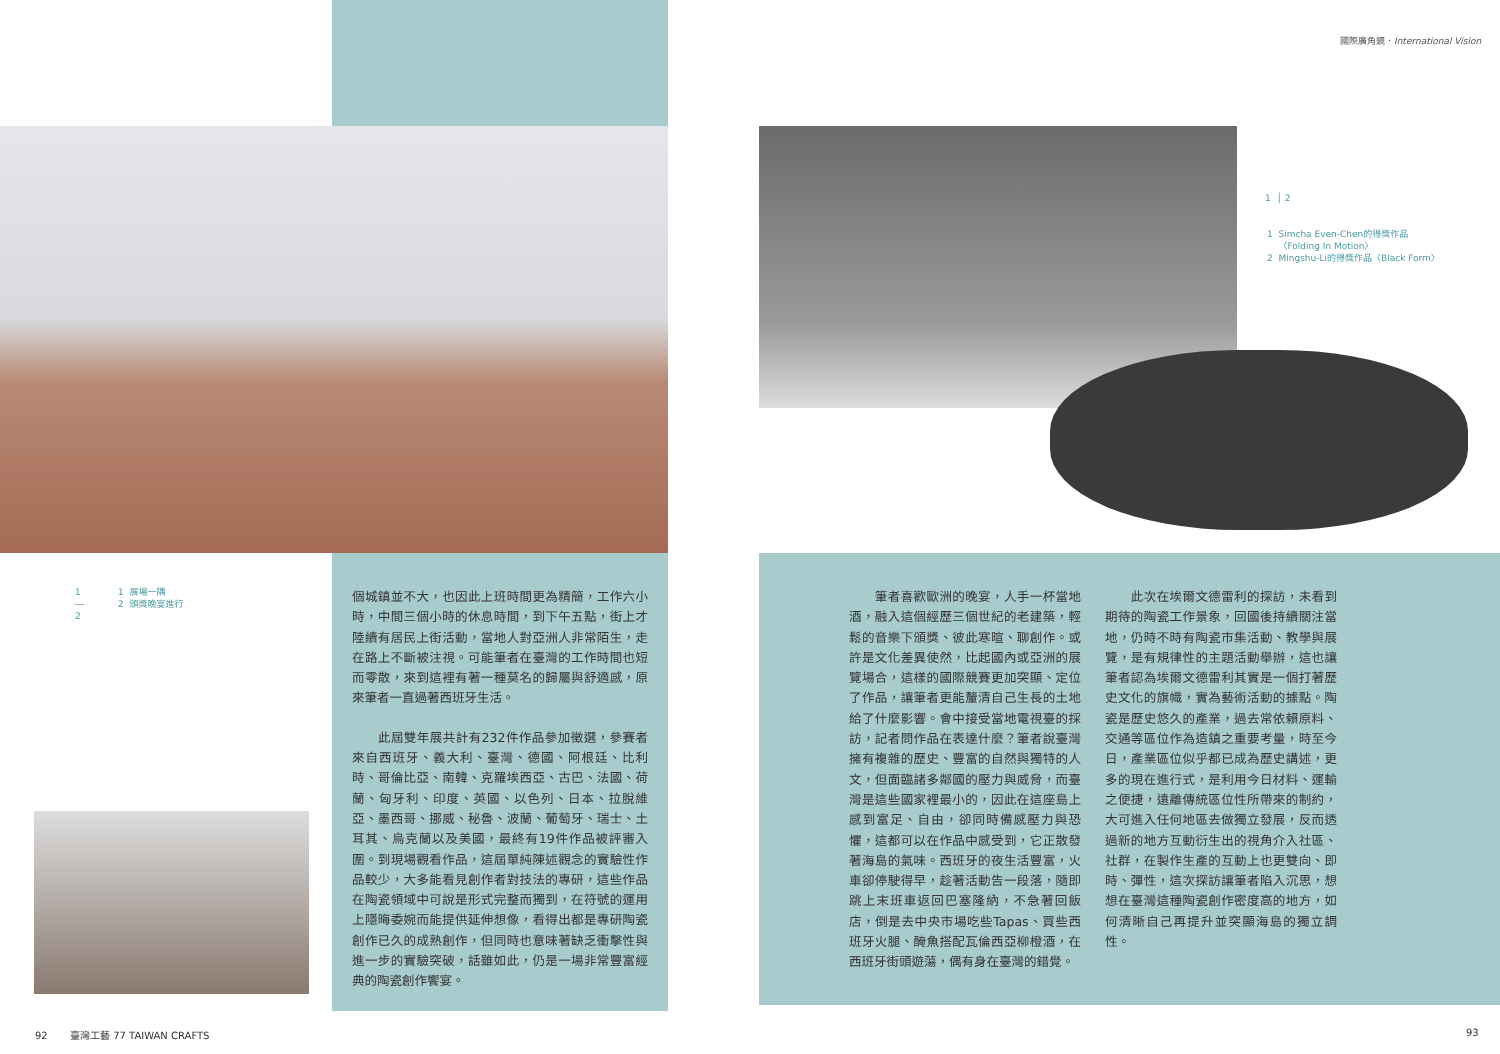國際廣角鏡．International Vision
1 │ 2
1 Simcha Even-Chen的得獎作品
〈Folding In Motion〉
2 Mingshu-Li的得獎作品〈Black Form〉
1
―
2
1 展場一隅
2 頒獎晚宴進行
個城鎮並不大，也因此上班時間更為精簡，工作六小時，中間三個小時的休息時間，到下午五點，街上才陸續有居民上街活動，當地人對亞洲人非常陌生，走在路上不斷被注視。可能筆者在臺灣的工作時間也短而零散，來到這裡有著一種莫名的歸屬與舒適感，原來筆者一直過著西班牙生活。
　　此屆雙年展共計有232件作品參加徵選，參賽者來自西班牙、義大利、臺灣、德國、阿根廷、比利時、哥倫比亞、南韓、克羅埃西亞、古巴、法國、荷蘭、匈牙利、印度、英國、以色列、日本、拉脫維亞、墨西哥、挪威、秘魯、波蘭、葡萄牙、瑞士、土耳其、烏克蘭以及美國，最終有19件作品被評審入圍。到現場觀看作品，這屆單純陳述觀念的實驗性作品較少，大多能看見創作者對技法的專研，這些作品在陶瓷領域中可說是形式完整而獨到，在符號的運用上隱晦委婉而能提供延伸想像，看得出都是專研陶瓷創作已久的成熟創作，但同時也意味著缺乏衝擊性與進一步的實驗突破，話雖如此，仍是一場非常豐富經典的陶瓷創作饗宴。
　　筆者喜歡歐洲的晚宴，人手一杯當地酒，融入這個經歷三個世紀的老建築，輕鬆的音樂下頒獎、彼此寒暄、聊創作。或許是文化差異使然，比起國內或亞洲的展覽場合，這樣的國際競賽更加突顯、定位了作品，讓筆者更能釐清自己生長的土地給了什麼影響。會中接受當地電視臺的採訪，記者問作品在表達什麼？筆者說臺灣擁有複雜的歷史、豐富的自然與獨特的人文，但面臨諸多鄰國的壓力與威脅，而臺灣是這些國家裡最小的，因此在這座島上感到富足、自由，卻同時備感壓力與恐懼，這都可以在作品中感受到，它正散發著海島的氣味。西班牙的夜生活豐富，火車卻停駛得早，趁著活動告一段落，隨即跳上末班車返回巴塞隆納，不急著回飯店，倒是去中央市場吃些Tapas、買些西班牙火腿、醃魚搭配瓦倫西亞柳橙酒，在西班牙街頭遊蕩，偶有身在臺灣的錯覺。
　　此次在埃爾文德雷利的探訪，未看到期待的陶瓷工作景象，回國後持續關注當地，仍時不時有陶瓷市集活動、教學與展覽，是有規律性的主題活動舉辦，這也讓筆者認為埃爾文德雷利其實是一個打著歷史文化的旗幟，實為藝術活動的據點。陶瓷是歷史悠久的產業，過去常依賴原料、交通等區位作為造鎮之重要考量，時至今日，產業區位似乎都已成為歷史講述，更多的現在進行式，是利用今日材料、運輸之便捷，遠離傳統區位性所帶來的制約，大可進入任何地區去做獨立發展，反而透過新的地方互動衍生出的視角介入社區、社群，在製作生產的互動上也更雙向、即時、彈性，這次探訪讓筆者陷入沉思，想想在臺灣這種陶瓷創作密度高的地方，如何清晰自己再提升並突顯海島的獨立調性。
92 臺灣工藝 77 TAIWAN CRAFTS
93